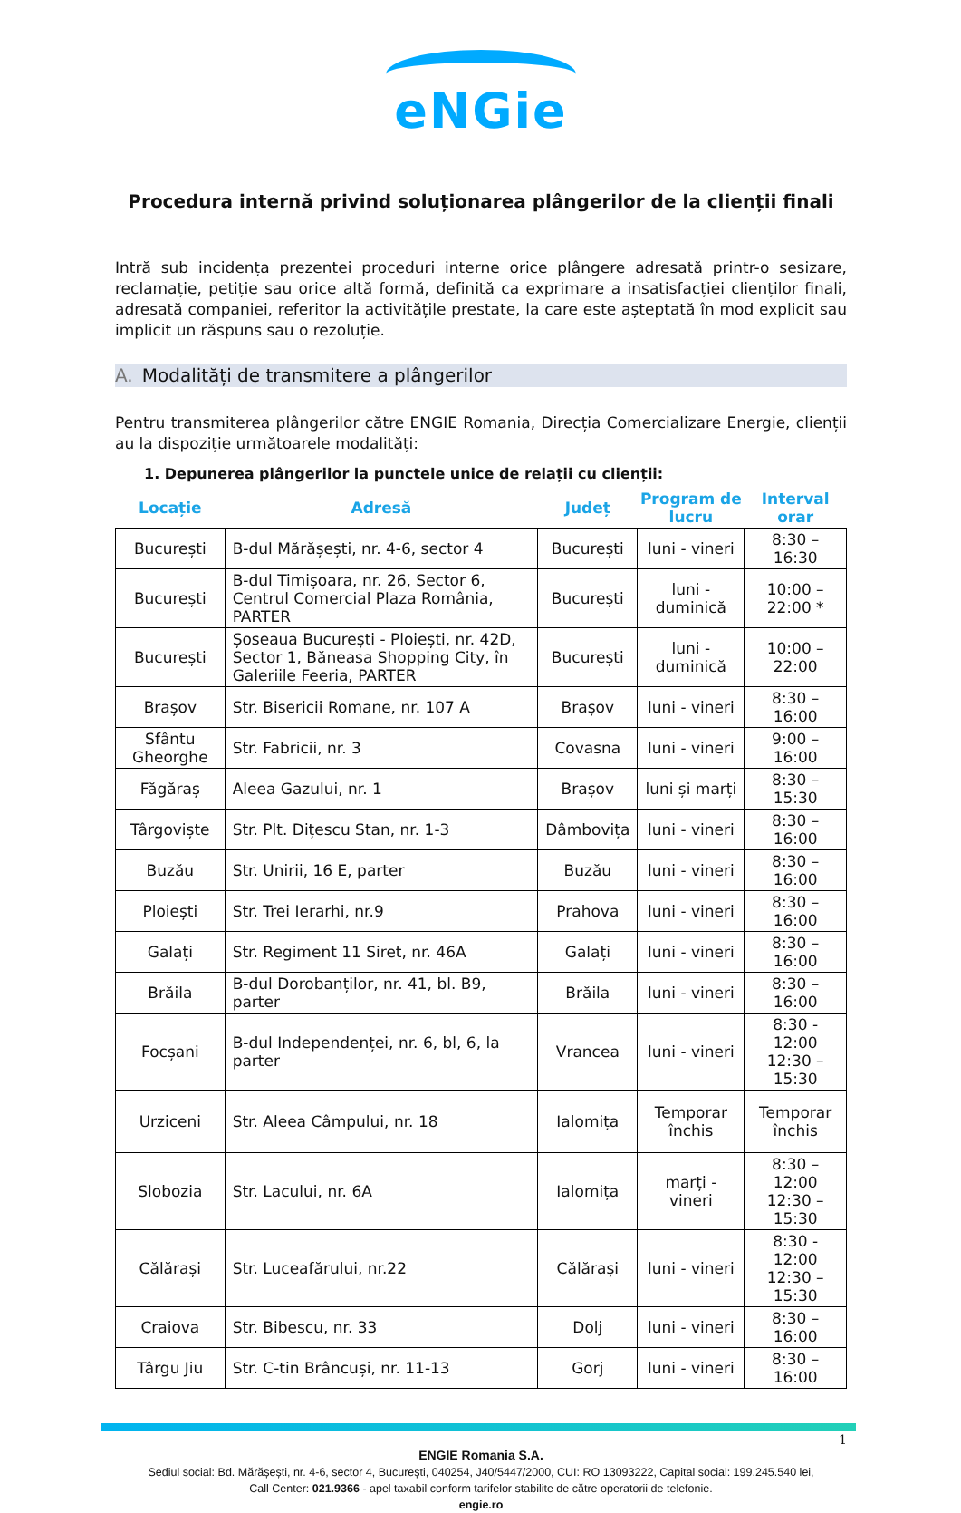eNGie
Procedura internă privind soluționarea plângerilor de la clienții finali
Intră sub incidența prezentei proceduri interne orice plângere adresată printr-o sesizare, reclamație, petiție sau orice altă formă, definită ca exprimare a insatisfacției clienților finali, adresată companiei, referitor la activitățile prestate, la care este așteptată în mod explicit sau implicit un răspuns sau o rezoluție.
A. Modalități de transmitere a plângerilor
Pentru transmiterea plângerilor către ENGIE Romania, Direcția Comercializare Energie, clienții au la dispoziție următoarele modalități:
1. Depunerea plângerilor la punctele unice de relații cu clienții:
| Locație | Adresă | Județ | Program de lucru | Interval orar |
| --- | --- | --- | --- | --- |
| București | B-dul Mărășești, nr. 4-6, sector 4 | București | luni - vineri | 8:30 – 16:30 |
| București | B-dul Timișoara, nr. 26, Sector 6, Centrul Comercial Plaza România, PARTER | București | luni - duminică | 10:00 – 22:00 * |
| București | Șoseaua București - Ploiești, nr. 42D, Sector 1, Băneasa Shopping City, în Galeriile Feeria, PARTER | București | luni - duminică | 10:00 – 22:00 |
| Brașov | Str. Bisericii Romane, nr. 107 A | Brașov | luni - vineri | 8:30 – 16:00 |
| Sfântu Gheorghe | Str. Fabricii, nr. 3 | Covasna | luni - vineri | 9:00 – 16:00 |
| Făgăraș | Aleea Gazului, nr. 1 | Brașov | luni și marți | 8:30 – 15:30 |
| Târgoviște | Str. Plt. Dițescu Stan, nr. 1-3 | Dâmbovița | luni - vineri | 8:30 – 16:00 |
| Buzău | Str. Unirii, 16 E, parter | Buzău | luni - vineri | 8:30 – 16:00 |
| Ploiești | Str. Trei Ierarhi, nr.9 | Prahova | luni - vineri | 8:30 – 16:00 |
| Galați | Str. Regiment 11 Siret, nr. 46A | Galați | luni - vineri | 8:30 – 16:00 |
| Brăila | B-dul Dorobanților, nr. 41, bl. B9, parter | Brăila | luni - vineri | 8:30 – 16:00 |
| Focșani | B-dul Independenței, nr. 6, bl, 6, la parter | Vrancea | luni - vineri | 8:30 - 12:00 12:30 – 15:30 |
| Urziceni | Str. Aleea Câmpului, nr. 18 | Ialomița | Temporar închis | Temporar închis |
| Slobozia | Str. Lacului, nr. 6A | Ialomița | marți - vineri | 8:30 – 12:00 12:30 – 15:30 |
| Călărași | Str. Luceafărului, nr.22 | Călărași | luni - vineri | 8:30 - 12:00 12:30 – 15:30 |
| Craiova | Str. Bibescu, nr. 33 | Dolj | luni - vineri | 8:30 – 16:00 |
| Târgu Jiu | Str. C-tin Brâncuși, nr. 11-13 | Gorj | luni - vineri | 8:30 – 16:00 |
1
ENGIE Romania S.A.
Sediul social: Bd. Mărășești, nr. 4-6, sector 4, București, 040254, J40/5447/2000, CUI: RO 13093222, Capital social: 199.245.540 lei,
Call Center: 021.9366 - apel taxabil conform tarifelor stabilite de către operatorii de telefonie.
engie.ro